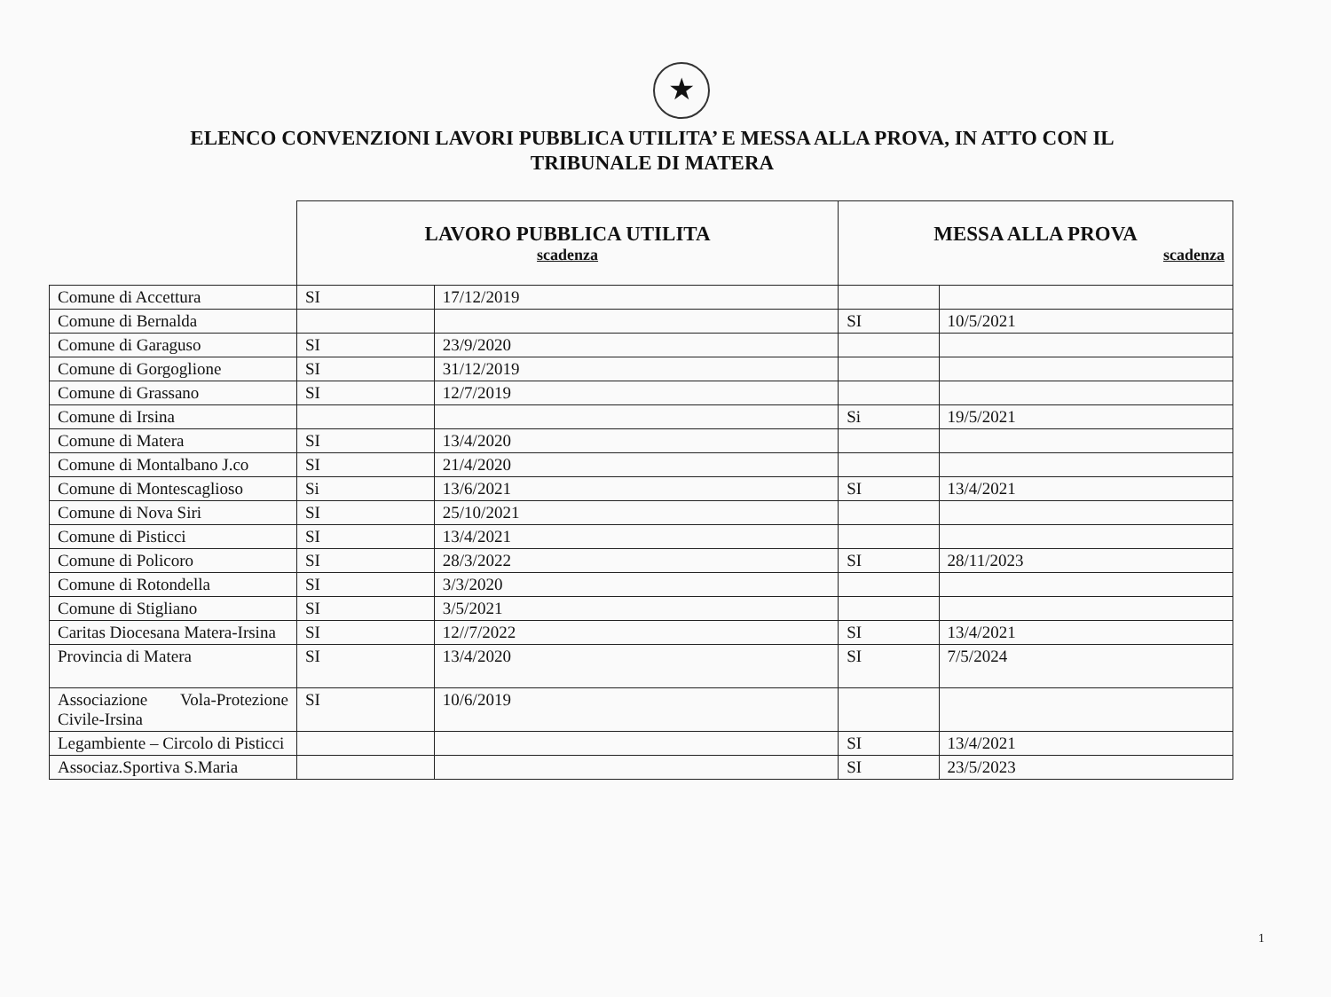★
ELENCO CONVENZIONI LAVORI PUBBLICA UTILITA’ E MESSA ALLA PROVA, IN ATTO CON IL
TRIBUNALE DI MATERA
| | LAVORO PUBBLICA UTILITA scadenza | | MESSA ALLA PROVA scadenza | |
| Comune di Accettura | SI | 17/12/2019 | | |
| Comune di Bernalda | | | SI | 10/5/2021 |
| Comune di Garaguso | SI | 23/9/2020 | | |
| Comune di Gorgoglione | SI | 31/12/2019 | | |
| Comune di Grassano | SI | 12/7/2019 | | |
| Comune di Irsina | | | Si | 19/5/2021 |
| Comune di Matera | SI | 13/4/2020 | | |
| Comune di Montalbano J.co | SI | 21/4/2020 | | |
| Comune di Montescaglioso | Si | 13/6/2021 | SI | 13/4/2021 |
| Comune di Nova Siri | SI | 25/10/2021 | | |
| Comune di Pisticci | SI | 13/4/2021 | | |
| Comune di Policoro | SI | 28/3/2022 | SI | 28/11/2023 |
| Comune di Rotondella | SI | 3/3/2020 | | |
| Comune di Stigliano | SI | 3/5/2021 | | |
| Caritas Diocesana Matera-Irsina | SI | 12//7/2022 | SI | 13/4/2021 |
| Provincia di Matera | SI | 13/4/2020 | SI | 7/5/2024 |
| Associazione Vola-Protezione Civile-Irsina | SI | 10/6/2019 | | |
| Legambiente – Circolo di Pisticci | | | SI | 13/4/2021 |
| Associaz.Sportiva S.Maria | | | SI | 23/5/2023 |
1